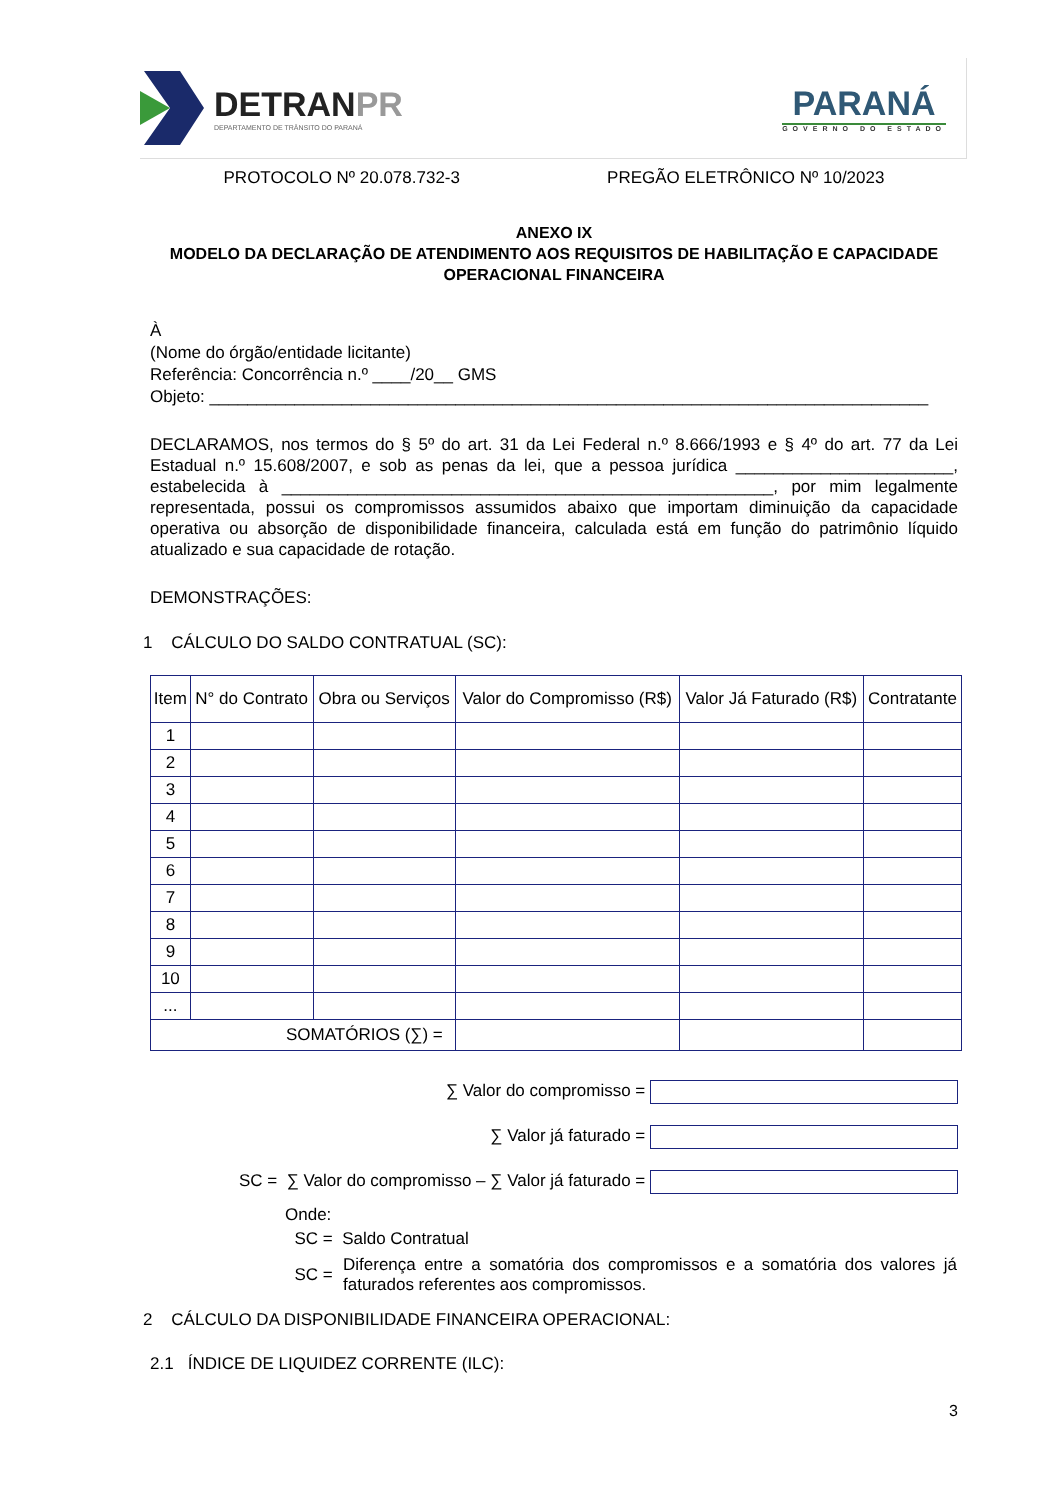DETRANPR
DEPARTAMENTO DE TRÂNSITO DO PARANÁ
PARANÁ
GOVERNO DO ESTADO
PROTOCOLO Nº 20.078.732-3 PREGÃO ELETRÔNICO Nº 10/2023
ANEXO IX
MODELO DA DECLARAÇÃO DE ATENDIMENTO AOS REQUISITOS DE HABILITAÇÃO E CAPACIDADE OPERACIONAL FINANCEIRA
À
(Nome do órgão/entidade licitante)
Referência: Concorrência n.º ____/20__ GMS
Objeto: ____________________________________________________________________________
DECLARAMOS, nos termos do § 5º do art. 31 da Lei Federal n.º 8.666/1993 e § 4º do art. 77 da Lei Estadual n.º 15.608/2007, e sob as penas da lei, que a pessoa jurídica _______________________, estabelecida à ____________________________________________________, por mim legalmente representada, possui os compromissos assumidos abaixo que importam diminuição da capacidade operativa ou absorção de disponibilidade financeira, calculada está em função do patrimônio líquido atualizado e sua capacidade de rotação.
DEMONSTRAÇÕES:
1 CÁLCULO DO SALDO CONTRATUAL (SC):
| Item | N° do Contrato | Obra ou Serviços | Valor do Compromisso (R$) | Valor Já Faturado (R$) | Contratante |
| --- | --- | --- | --- | --- | --- |
| 1 | | | | | |
| 2 | | | | | |
| 3 | | | | | |
| 4 | | | | | |
| 5 | | | | | |
| 6 | | | | | |
| 7 | | | | | |
| 8 | | | | | |
| 9 | | | | | |
| 10 | | | | | |
| ... | | | | | |
| SOMATÓRIOS (∑) = | | | | | |
∑ Valor do compromisso =
∑ Valor já faturado =
SC = ∑ Valor do compromisso – ∑ Valor já faturado =
Onde:
SC = Saldo Contratual
SC = Diferença entre a somatória dos compromissos e a somatória dos valores já faturados referentes aos compromissos.
2 CÁLCULO DA DISPONIBILIDADE FINANCEIRA OPERACIONAL:
2.1 ÍNDICE DE LIQUIDEZ CORRENTE (ILC):
3